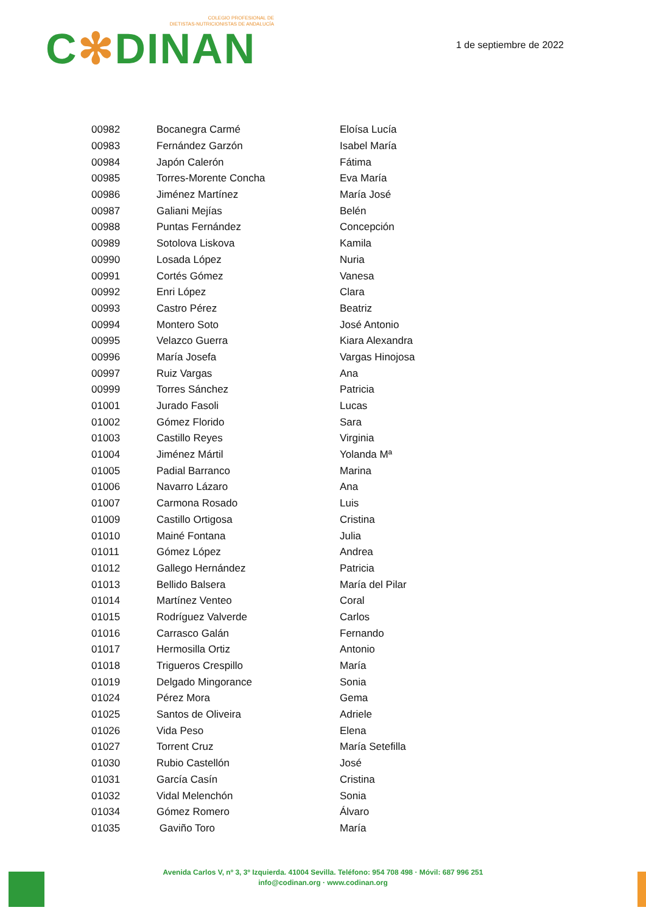COLEGIO PROFESIONAL DE
DIETISTAS-NUTRICIONISTAS DE ANDALUCÍA
C✻DINAN
1 de septiembre de 2022
| 00982 | Bocanegra Carmé | Eloísa Lucía |
| 00983 | Fernández Garzón | Isabel María |
| 00984 | Japón Calerón | Fátima |
| 00985 | Torres-Morente Concha | Eva María |
| 00986 | Jiménez Martínez | María José |
| 00987 | Galiani Mejías | Belén |
| 00988 | Puntas Fernández | Concepción |
| 00989 | Sotolova Liskova | Kamila |
| 00990 | Losada López | Nuria |
| 00991 | Cortés Gómez | Vanesa |
| 00992 | Enri López | Clara |
| 00993 | Castro Pérez | Beatriz |
| 00994 | Montero Soto | José Antonio |
| 00995 | Velazco Guerra | Kiara Alexandra |
| 00996 | María Josefa | Vargas Hinojosa |
| 00997 | Ruiz Vargas | Ana |
| 00999 | Torres Sánchez | Patricia |
| 01001 | Jurado Fasoli | Lucas |
| 01002 | Gómez Florido | Sara |
| 01003 | Castillo Reyes | Virginia |
| 01004 | Jiménez Mártil | Yolanda Mª |
| 01005 | Padial Barranco | Marina |
| 01006 | Navarro Lázaro | Ana |
| 01007 | Carmona Rosado | Luis |
| 01009 | Castillo Ortigosa | Cristina |
| 01010 | Mainé Fontana | Julia |
| 01011 | Gómez López | Andrea |
| 01012 | Gallego Hernández | Patricia |
| 01013 | Bellido Balsera | María del Pilar |
| 01014 | Martínez Venteo | Coral |
| 01015 | Rodríguez Valverde | Carlos |
| 01016 | Carrasco Galán | Fernando |
| 01017 | Hermosilla Ortiz | Antonio |
| 01018 | Trigueros Crespillo | María |
| 01019 | Delgado Mingorance | Sonia |
| 01024 | Pérez Mora | Gema |
| 01025 | Santos de Oliveira | Adriele |
| 01026 | Vida Peso | Elena |
| 01027 | Torrent Cruz | María Setefilla |
| 01030 | Rubio Castellón | José |
| 01031 | García Casín | Cristina |
| 01032 | Vidal Melenchón | Sonia |
| 01034 | Gómez Romero | Álvaro |
| 01035 | Gaviño Toro | María |
Avenida Carlos V, nº 3, 3º Izquierda. 41004 Sevilla. Teléfono: 954 708 498 · Móvil: 687 996 251
info@codinan.org · www.codinan.org